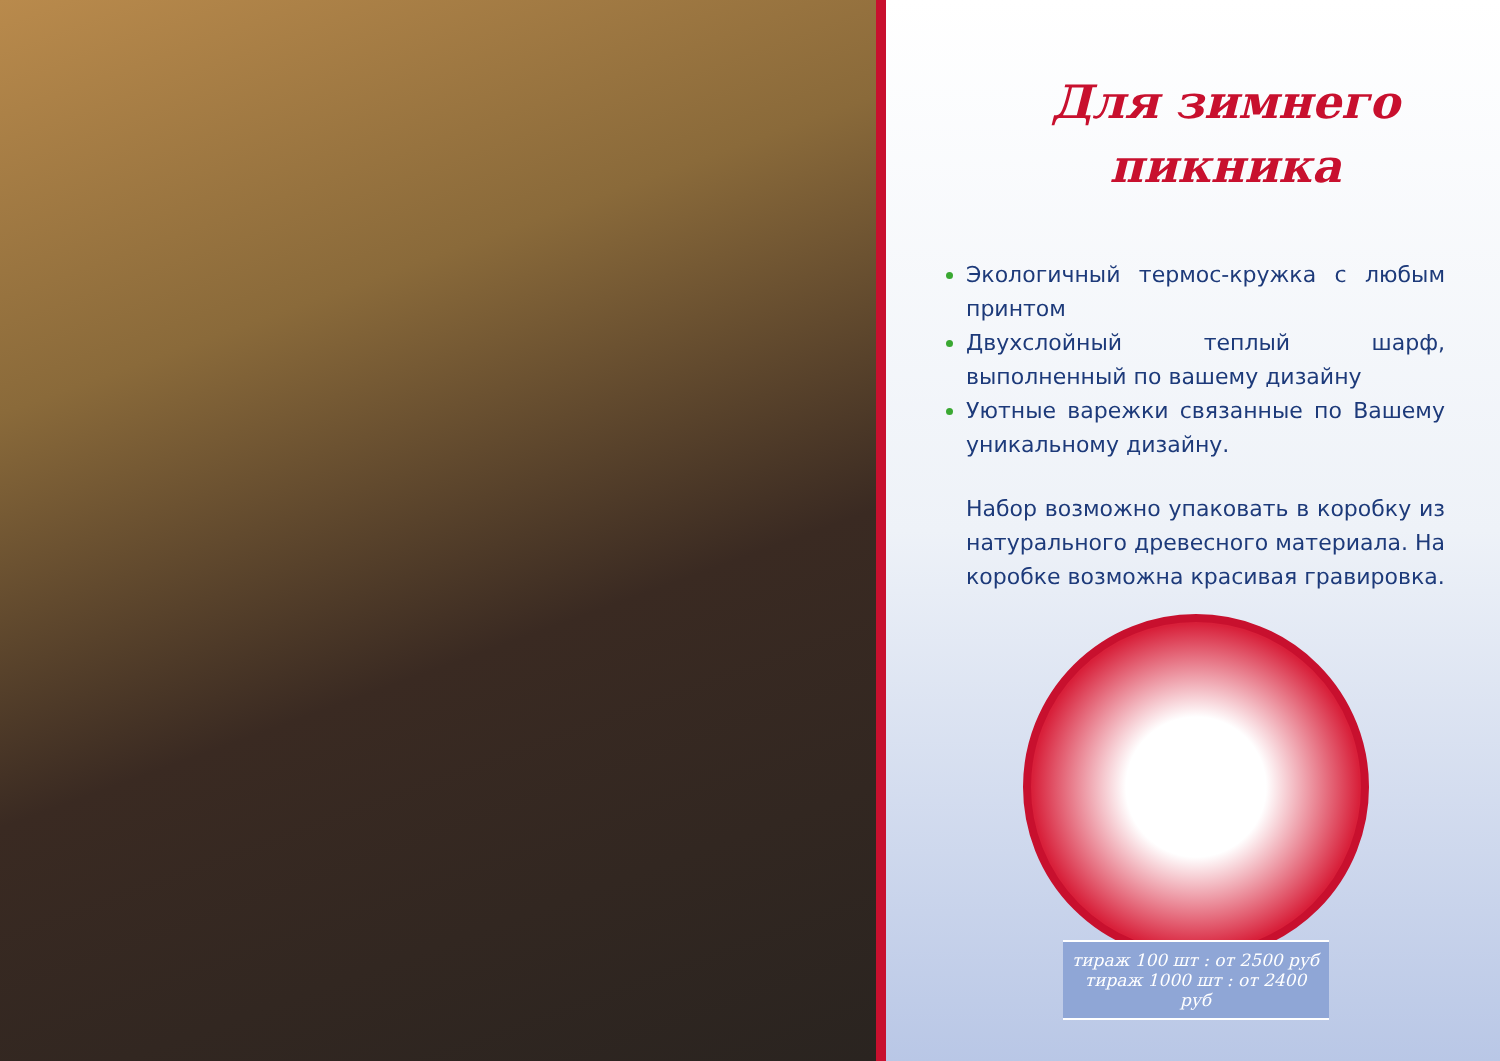Для зимнего
пикника
Экологичный термос-кружка с любым принтом
Двухслойный теплый шарф, выполненный по вашему дизайну
Уютные варежки связанные по Вашему уникальному дизайну.
Набор возможно упаковать в коробку из натурального древесного материала. На коробке возможна красивая гравировка.
тираж 100 шт : от 2500 руб
тираж 1000 шт : от 2400 руб